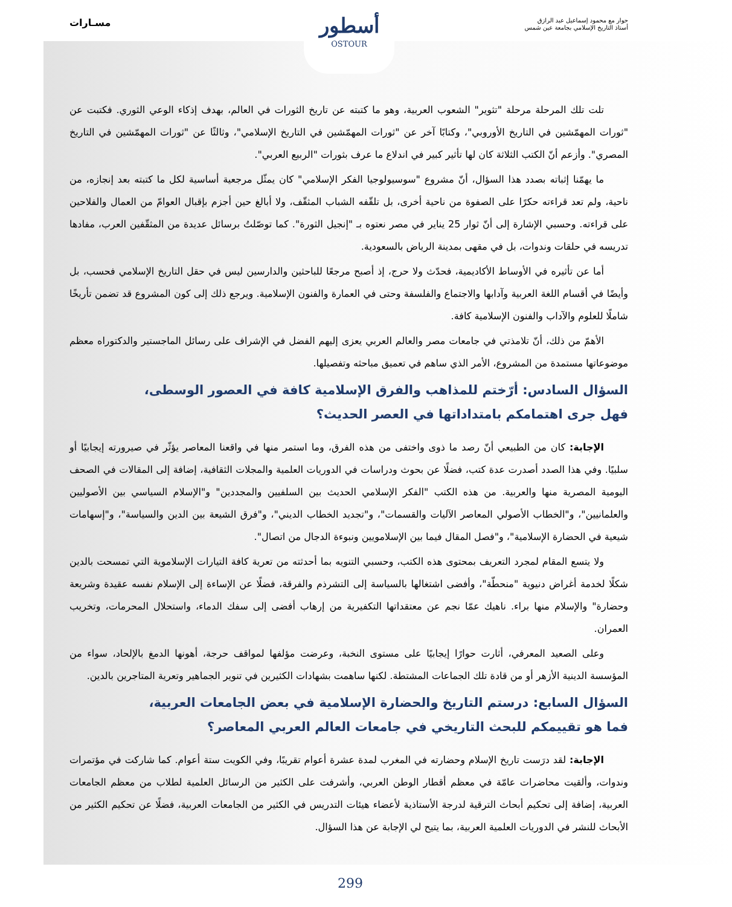حوار مع محمود إسماعيل عبد الرازق
أستاذ التاريخ الإسلامي بجامعة عين شمس
مسـارات
أسطور
OSTOUR
تلت تلك المرحلة مرحلة "تثوير" الشعوب العربية، وهو ما كتبته عن تاريخ الثورات في العالم، بهدف إذكاء الوعي الثوري. فكتبت عن "ثورات المهمّشين في التاريخ الأوروبي"، وكتابًا آخر عن "ثورات المهمّشين في التاريخ الإسلامي"، وثالثًا عن "ثورات المهمّشين في التاريخ المصري". وأزعم أنّ الكتب الثلاثة كان لها تأثير كبير في اندلاع ما عرف بثورات "الربيع العربي".
ما يهمّنا إثباته بصدد هذا السؤال، أنّ مشروع "سوسيولوجيا الفكر الإسلامي" كان يمثّل مرجعية أساسية لكل ما كتبته بعد إنجازه، من ناحية، ولم تعد قراءته حكرًا على الصفوة من ناحية أخرى، بل تلقّفه الشباب المثقّف، ولا أبالغ حين أجزم بإقبال العوامّ من العمال والفلاحين على قراءته. وحسبي الإشارة إلى أنّ ثوار 25 يناير في مصر نعتوه بـ "إنجيل الثورة". كما توصّلتُ برسائل عديدة من المثقّفين العرب، مفادها تدريسه في حلقات وندوات، بل في مقهى بمدينة الرياض بالسعودية.
أما عن تأثيره في الأوساط الأكاديمية، فحدّث ولا حرج، إذ أصبح مرجعًا للباحثين والدارسين ليس في حقل التاريخ الإسلامي فحسب، بل وأيضًا في أقسام اللغة العربية وآدابها والاجتماع والفلسفة وحتى في العمارة والفنون الإسلامية. ويرجع ذلك إلى كون المشروع قد تضمن تأريخًا شاملًا للعلوم والآداب والفنون الإسلامية كافة.
الأهمّ من ذلك، أنّ تلامذتي في جامعات مصر والعالم العربي يعزى إليهم الفضل في الإشراف على رسائل الماجستير والدكتوراه معظم موضوعاتها مستمدة من المشروع، الأمر الذي ساهم في تعميق مباحثه وتفصيلها.
السؤال السادس: أرّختم للمذاهب والفرق الإسلامية كافة في العصور الوسطى،
فهل جرى اهتمامكم بامتداداتها في العصر الحديث؟
الإجابة: كان من الطبيعي أنّ رصد ما ذوى واختفى من هذه الفرق، وما استمر منها في واقعنا المعاصر يؤثّر في صيرورته إيجابيًا أو سلبيًا. وفي هذا الصدد أصدرت عدة كتب، فضلًا عن بحوث ودراسات في الدوريات العلمية والمجلات الثقافية، إضافة إلى المقالات في الصحف اليومية المصرية منها والعربية. من هذه الكتب "الفكر الإسلامي الحديث بين السلفيين والمجددين" و"الإسلام السياسي بين الأصوليين والعلمانيين"، و"الخطاب الأصولي المعاصر الآليات والقسمات"، و"تجديد الخطاب الديني"، و"فرق الشيعة بين الدين والسياسة"، و"إسهامات شيعية في الحضارة الإسلامية"، و"فصل المقال فيما بين الإسلامويين ونبوءة الدجال من اتصال".
ولا يتسع المقام لمجرد التعريف بمحتوى هذه الكتب، وحسبي التنويه بما أحدثته من تعرية كافة التيارات الإسلاموية التي تمسحت بالدين شكلًا لخدمة أغراض دنيوية "منحطّة"، وأفضى اشتغالها بالسياسة إلى التشرذم والفرقة، فضلًا عن الإساءة إلى الإسلام نفسه عقيدة وشريعة وحضارة" والإسلام منها براء. ناهيك عمّا نجم عن معتقداتها التكفيرية من إرهاب أفضى إلى سفك الدماء، واستحلال المحرمات، وتخريب العمران.
وعلى الصعيد المعرفي، أثارت حوارًا إيجابيًا على مستوى النخبة، وعرضت مؤلفها لمواقف حرجة، أهونها الدمغ بالإلحاد، سواء من المؤسسة الدينية الأزهر أو من قادة تلك الجماعات المشتطة. لكنها ساهمت بشهادات الكثيرين في تنوير الجماهير وتعرية المتاجرين بالدين.
السؤال السابع: درستم التاريخ والحضارة الإسلامية في بعض الجامعات العربية،
فما هو تقييمكم للبحث التاريخي في جامعات العالم العربي المعاصر؟
الإجابة: لقد درَست تاريخ الإسلام وحضارته في المغرب لمدة عشرة أعوام تقريبًا، وفي الكويت ستة أعوام. كما شاركت في مؤتمرات وندوات، وألقيت محاضرات عامّة في معظم أقطار الوطن العربي، وأشرفت على الكثير من الرسائل العلمية لطلاب من معظم الجامعات العربية، إضافة إلى تحكيم أبحاث الترقية لدرجة الأستاذية لأعضاء هيئات التدريس في الكثير من الجامعات العربية، فضلًا عن تحكيم الكثير من الأبحاث للنشر في الدوريات العلمية العربية، بما يتيح لي الإجابة عن هذا السؤال.
299